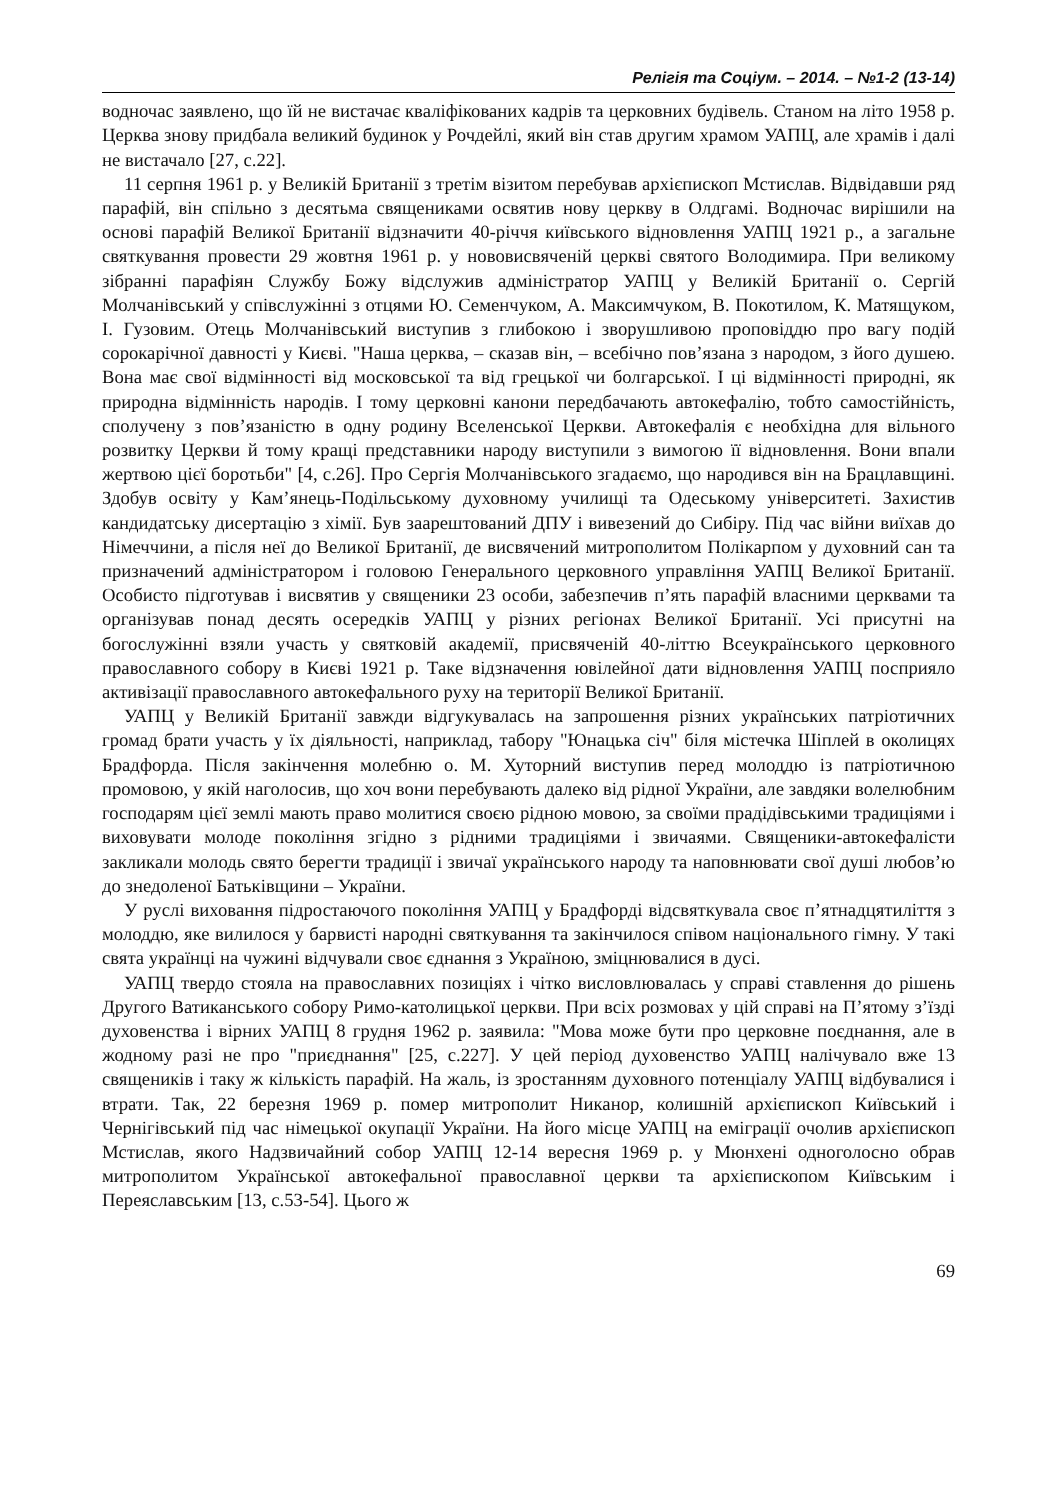Релігія та Соціум. – 2014. – №1-2 (13-14)
водночас заявлено, що їй не вистачає кваліфікованих кадрів та церковних будівель. Станом на літо 1958 р. Церква знову придбала великий будинок у Рочдейлі, який він став другим храмом УАПЦ, але храмів і далі не вистачало [27, с.22].
11 серпня 1961 р. у Великій Британії з третім візитом перебував архієпископ Мстислав. Відвідавши ряд парафій, він спільно з десятьма священиками освятив нову церкву в Олдгамі. Водночас вирішили на основі парафій Великої Британії відзначити 40-річчя київського відновлення УАПЦ 1921 р., а загальне святкування провести 29 жовтня 1961 р. у нововисвяченій церкві святого Володимира. При великому зібранні парафіян Службу Божу відслужив адміністратор УАПЦ у Великій Британії о. Сергій Молчанівський у співслужінні з отцями Ю. Семенчуком, А. Максимчуком, В. Покотилом, К. Матящуком, І. Гузовим. Отець Молчанівський виступив з глибокою і зворушливою проповіддю про вагу подій сорокарічної давності у Києві. "Наша церква, – сказав він, – всебічно пов’язана з народом, з його душею. Вона має свої відмінності від московської та від грецької чи болгарської. І ці відмінності природні, як природна відмінність народів. І тому церковні канони передбачають автокефалію, тобто самостійність, сполучену з пов’язаністю в одну родину Вселенської Церкви. Автокефалія є необхідна для вільного розвитку Церкви й тому кращі представники народу виступили з вимогою її відновлення. Вони впали жертвою цієї боротьби" [4, с.26]. Про Сергія Молчанівського згадаємо, що народився він на Брацлавщині. Здобув освіту у Кам’янець-Подільському духовному училищі та Одеському університеті. Захистив кандидатську дисертацію з хімії. Був заарештований ДПУ і вивезений до Сибіру. Під час війни виїхав до Німеччини, а після неї до Великої Британії, де висвячений митрополитом Полікарпом у духовний сан та призначений адміністратором і головою Генерального церковного управління УАПЦ Великої Британії. Особисто підготував і висвятив у священики 23 особи, забезпечив п’ять парафій власними церквами та організував понад десять осередків УАПЦ у різних регіонах Великої Британії. Усі присутні на богослужінні взяли участь у святковій академії, присвяченій 40-літтю Всеукраїнського церковного православного собору в Києві 1921 р. Таке відзначення ювілейної дати відновлення УАПЦ посприяло активізації православного автокефального руху на території Великої Британії.
УАПЦ у Великій Британії завжди відгукувалась на запрошення різних українських патріотичних громад брати участь у їх діяльності, наприклад, табору "Юнацька січ" біля містечка Шіплей в околицях Брадфорда. Після закінчення молебню о. М. Хуторний виступив перед молоддю із патріотичною промовою, у якій наголосив, що хоч вони перебувають далеко від рідної України, але завдяки волелюбним господарям цієї землі мають право молитися своєю рідною мовою, за своїми прадідівськими традиціями і виховувати молоде покоління згідно з рідними традиціями і звичаями. Священики-автокефалісти закликали молодь свято берегти традиції і звичаї українського народу та наповнювати свої душі любов’ю до знедоленої Батьківщини – України.
У руслі виховання підростаючого покоління УАПЦ у Брадфорді відсвяткувала своє п’ятнадцятиліття з молоддю, яке вилилося у барвисті народні святкування та закінчилося співом національного гімну. У такі свята українці на чужині відчували своє єднання з Україною, зміцнювалися в дусі.
УАПЦ твердо стояла на православних позиціях і чітко висловлювалась у справі ставлення до рішень Другого Ватиканського собору Римо-католицької церкви. При всіх розмовах у цій справі на П’ятому з’їзді духовенства і вірних УАПЦ 8 грудня 1962 р. заявила: "Мова може бути про церковне поєднання, але в жодному разі не про "приєднання" [25, с.227]. У цей період духовенство УАПЦ налічувало вже 13 священиків і таку ж кількість парафій. На жаль, із зростанням духовного потенціалу УАПЦ відбувалися і втрати. Так, 22 березня 1969 р. помер митрополит Никанор, колишній архієпископ Київський і Чернігівський під час німецької окупації України. На його місце УАПЦ на еміграції очолив архієпископ Мстислав, якого Надзвичайний собор УАПЦ 12-14 вересня 1969 р. у Мюнхені одноголосно обрав митрополитом Української автокефальної православної церкви та архієпископом Київським і Переяславським [13, с.53-54]. Цього ж
69